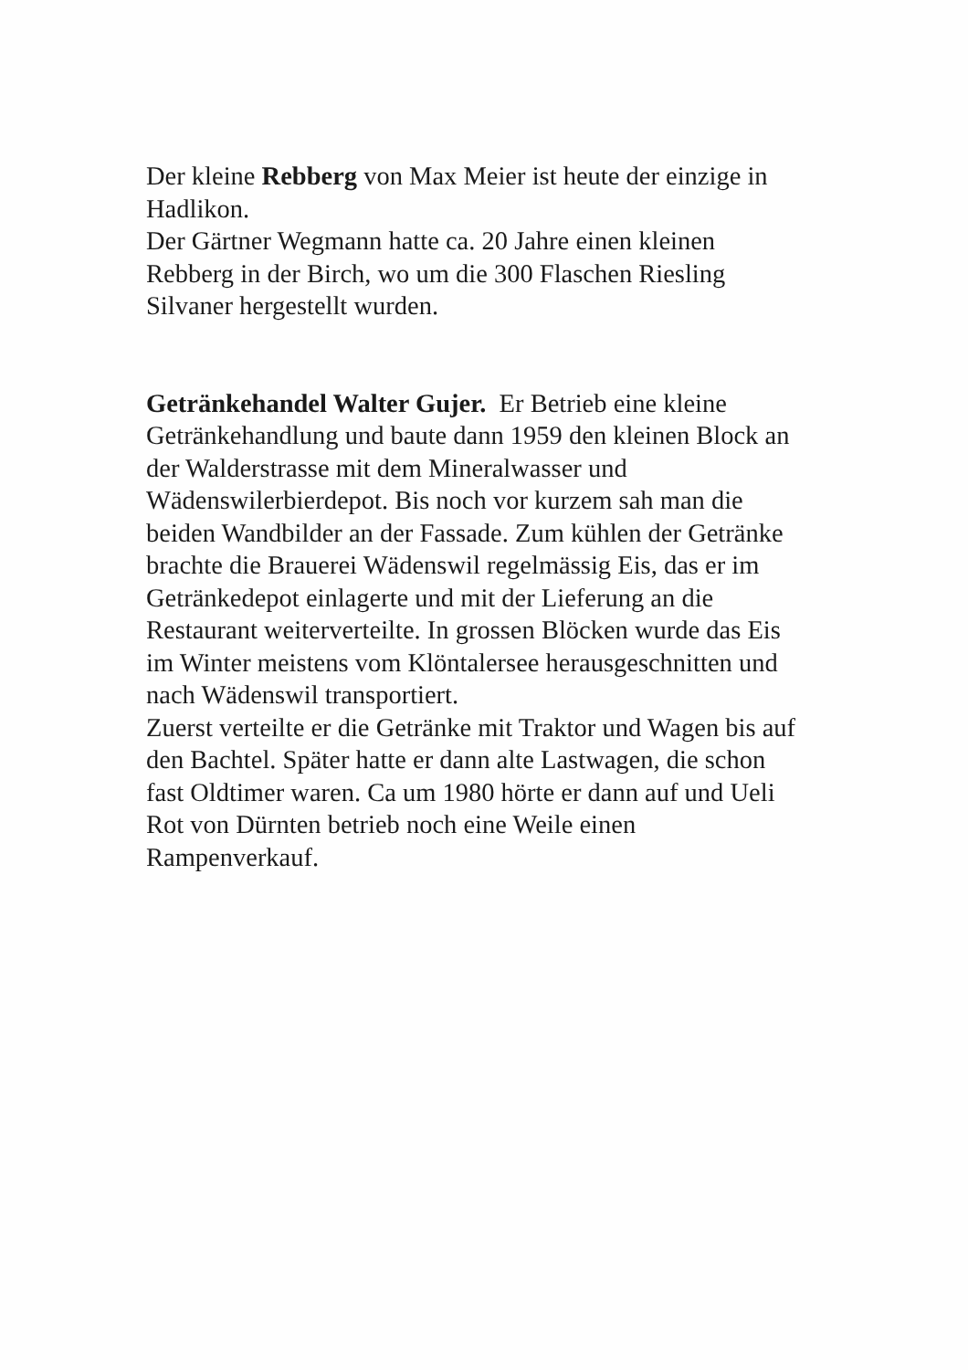Der kleine Rebberg von Max Meier ist heute der einzige in Hadlikon.
Der Gärtner Wegmann hatte ca. 20 Jahre einen kleinen
Rebberg in der Birch, wo um die 300 Flaschen Riesling
Silvaner hergestellt wurden.
Getränkehandel Walter Gujer. Er Betrieb eine kleine
Getränkehandlung und baute dann 1959 den kleinen Block an
der Walderstrasse mit dem Mineralwasser und
Wädenswilerbierdepot. Bis noch vor kurzem sah man die
beiden Wandbilder an der Fassade. Zum kühlen der Getränke
brachte die Brauerei Wädenswil regelmässig Eis, das er im
Getränkedepot einlagerte und mit der Lieferung an die
Restaurant weiterverteilte. In grossen Blöcken wurde das Eis
im Winter meistens vom Klöntalersee herausgeschnitten und
nach Wädenswil transportiert.
Zuerst verteilte er die Getränke mit Traktor und Wagen bis auf
den Bachtel. Später hatte er dann alte Lastwagen, die schon
fast Oldtimer waren. Ca um 1980 hörte er dann auf und Ueli
Rot von Dürnten betrieb noch eine Weile einen
Rampenverkauf.